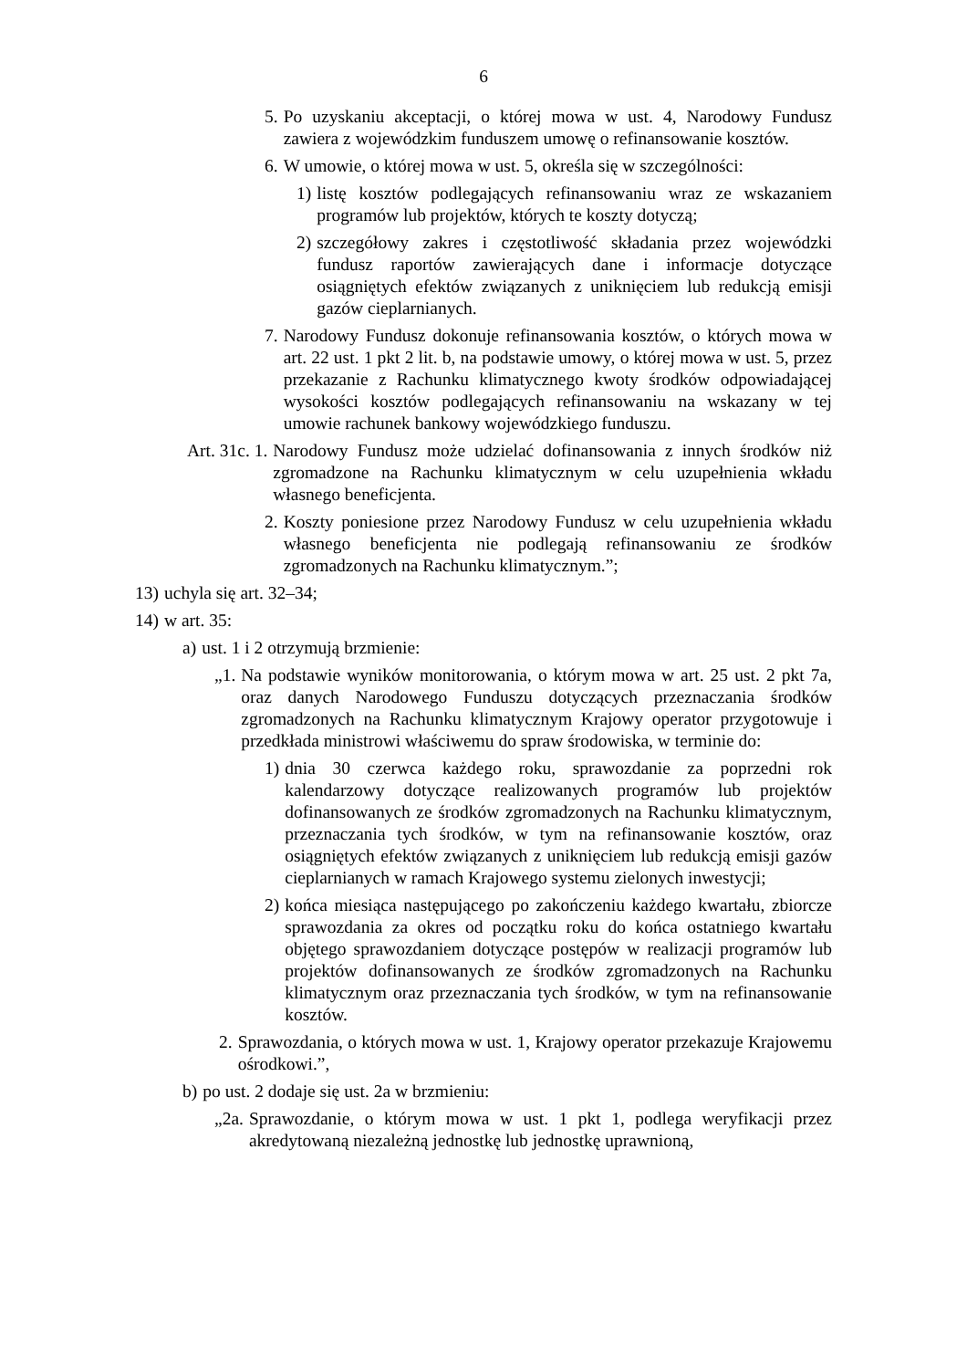6
5. Po uzyskaniu akceptacji, o której mowa w ust. 4, Narodowy Fundusz zawiera z wojewódzkim funduszem umowę o refinansowanie kosztów.
6. W umowie, o której mowa w ust. 5, określa się w szczególności:
1) listę kosztów podlegających refinansowaniu wraz ze wskazaniem programów lub projektów, których te koszty dotyczą;
2) szczegółowy zakres i częstotliwość składania przez wojewódzki fundusz raportów zawierających dane i informacje dotyczące osiągniętych efektów związanych z uniknięciem lub redukcją emisji gazów cieplarnianych.
7. Narodowy Fundusz dokonuje refinansowania kosztów, o których mowa w art. 22 ust. 1 pkt 2 lit. b, na podstawie umowy, o której mowa w ust. 5, przez przekazanie z Rachunku klimatycznego kwoty środków odpowiadającej wysokości kosztów podlegających refinansowaniu na wskazany w tej umowie rachunek bankowy wojewódzkiego funduszu.
Art. 31c. 1. Narodowy Fundusz może udzielać dofinansowania z innych środków niż zgromadzone na Rachunku klimatycznym w celu uzupełnienia wkładu własnego beneficjenta.
2. Koszty poniesione przez Narodowy Fundusz w celu uzupełnienia wkładu własnego beneficjenta nie podlegają refinansowaniu ze środków zgromadzonych na Rachunku klimatycznym.”;
13) uchyla się art. 32–34;
14) w art. 35:
a) ust. 1 i 2 otrzymują brzmienie:
„1. Na podstawie wyników monitorowania, o którym mowa w art. 25 ust. 2 pkt 7a, oraz danych Narodowego Funduszu dotyczących przeznaczania środków zgromadzonych na Rachunku klimatycznym Krajowy operator przygotowuje i przedkłada ministrowi właściwemu do spraw środowiska, w terminie do:
1) dnia 30 czerwca każdego roku, sprawozdanie za poprzedni rok kalendarzowy dotyczące realizowanych programów lub projektów dofinansowanych ze środków zgromadzonych na Rachunku klimatycznym, przeznaczania tych środków, w tym na refinansowanie kosztów, oraz osiągniętych efektów związanych z uniknięciem lub redukcją emisji gazów cieplarnianych w ramach Krajowego systemu zielonych inwestycji;
2) końca miesiąca następującego po zakończeniu każdego kwartału, zbiorcze sprawozdania za okres od początku roku do końca ostatniego kwartału objętego sprawozdaniem dotyczące postępów w realizacji programów lub projektów dofinansowanych ze środków zgromadzonych na Rachunku klimatycznym oraz przeznaczania tych środków, w tym na refinansowanie kosztów.
2. Sprawozdania, o których mowa w ust. 1, Krajowy operator przekazuje Krajowemu ośrodkowi.”,
b) po ust. 2 dodaje się ust. 2a w brzmieniu:
„2a. Sprawozdanie, o którym mowa w ust. 1 pkt 1, podlega weryfikacji przez akredytowaną niezależną jednostkę lub jednostkę uprawnioną,